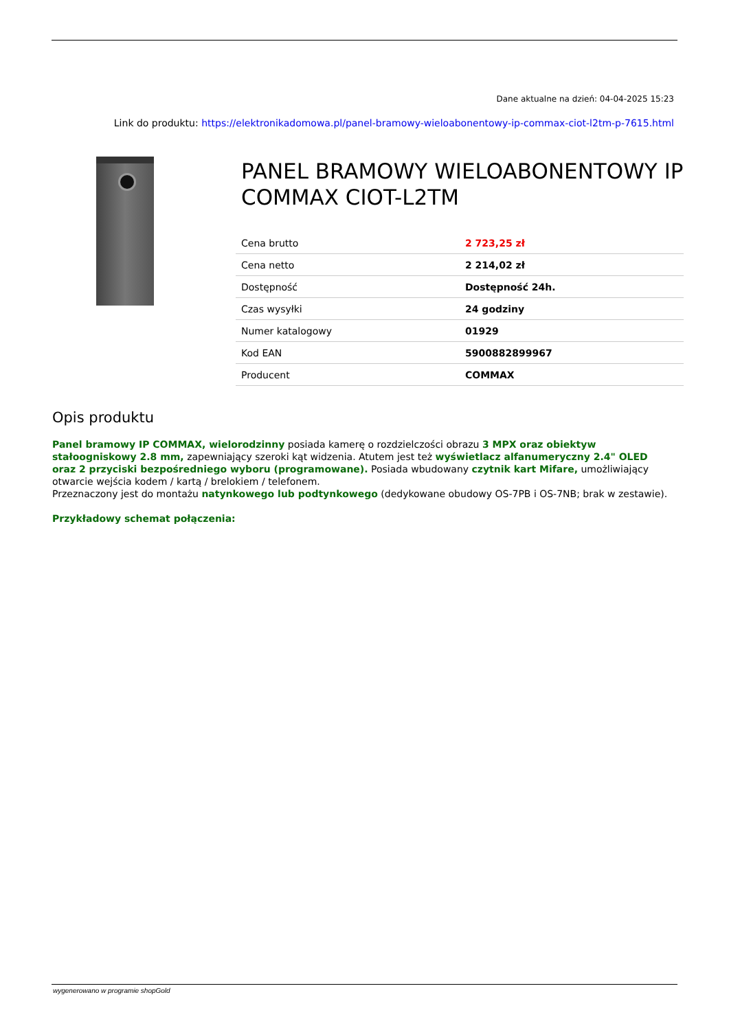Dane aktualne na dzień: 04-04-2025 15:23
Link do produktu: https://elektronikadomowa.pl/panel-bramowy-wieloabonentowy-ip-commax-ciot-l2tm-p-7615.html
PANEL BRAMOWY WIELOABONENTOWY IP COMMAX CIOT-L2TM
| Cena brutto | 2 723,25 zł |
| Cena netto | 2 214,02 zł |
| Dostępność | Dostępność 24h. |
| Czas wysyłki | 24 godziny |
| Numer katalogowy | 01929 |
| Kod EAN | 5900882899967 |
| Producent | COMMAX |
Opis produktu
Panel bramowy IP COMMAX, wielorodzinny posiada kamerę o rozdzielczości obrazu 3 MPX oraz obiektyw stałoogniskowy 2.8 mm, zapewniający szeroki kąt widzenia. Atutem jest też wyświetlacz alfanumeryczny 2.4" OLED oraz 2 przyciski bezpośredniego wyboru (programowane). Posiada wbudowany czytnik kart Mifare, umożliwiający otwarcie wejścia kodem / kartą / brelokiem / telefonem.
Przeznaczony jest do montażu natynkowego lub podtynkowego (dedykowane obudowy OS-7PB i OS-7NB; brak w zestawie).
Przykładowy schemat połączenia:
wygenerowano w programie shopGold